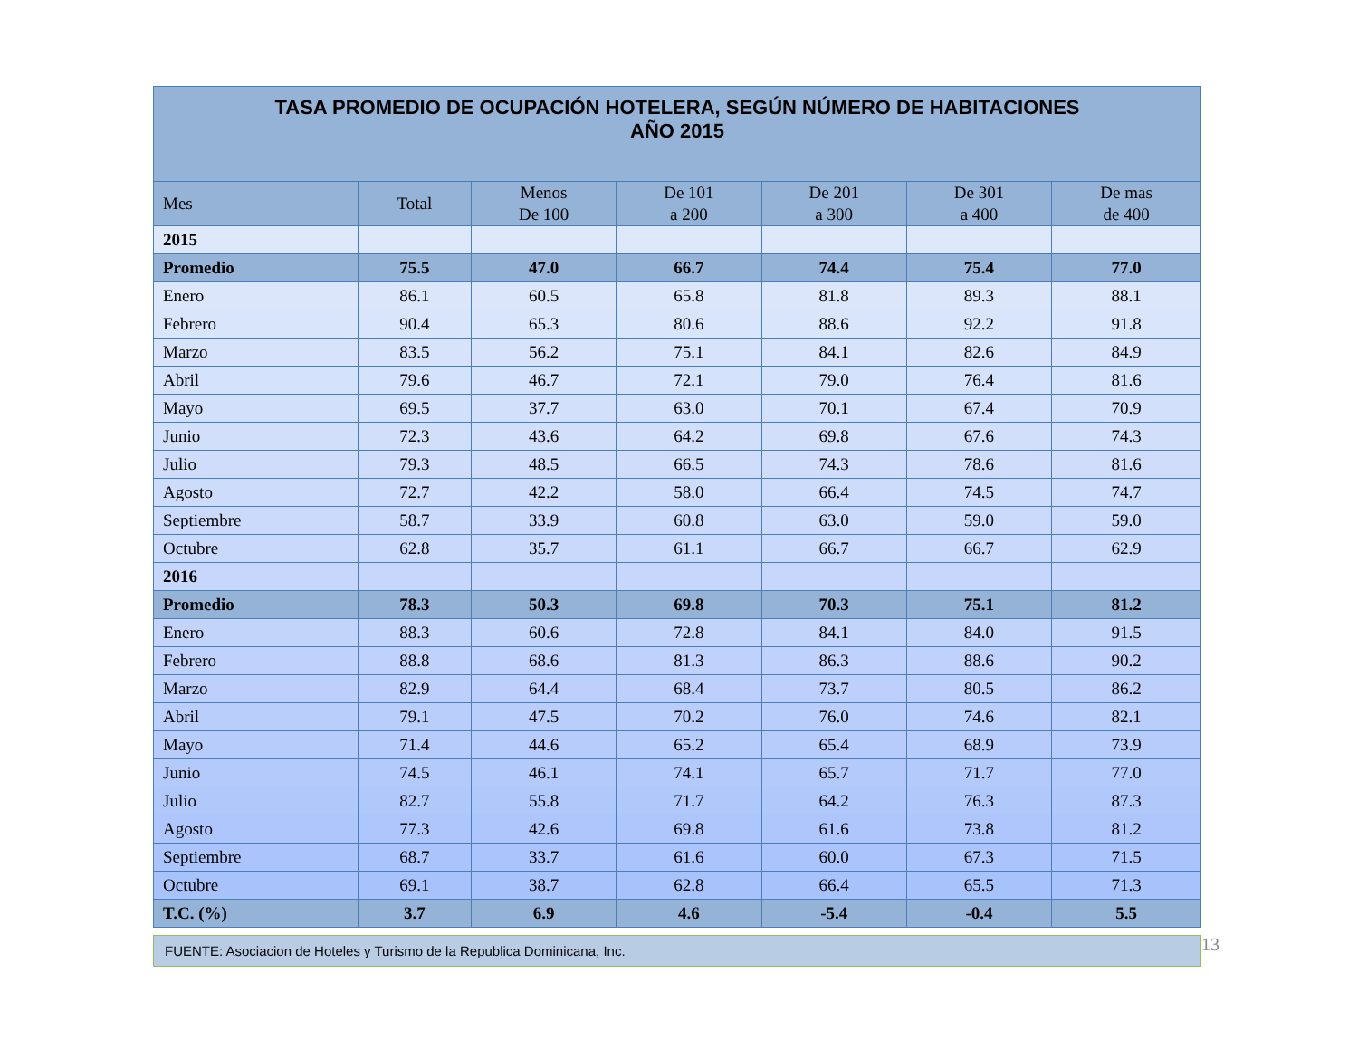| TASA PROMEDIO DE OCUPACIÓN HOTELERA, SEGÚN NÚMERO DE HABITACIONES AÑO 2015 | | | | | | |
| --- | --- | --- | --- | --- | --- | --- |
| Mes | Total | Menos De 100 | De 101 a 200 | De 201 a 300 | De 301 a 400 | De mas de 400 |
| 2015 | | | | | | |
| Promedio | 75.5 | 47.0 | 66.7 | 74.4 | 75.4 | 77.0 |
| Enero | 86.1 | 60.5 | 65.8 | 81.8 | 89.3 | 88.1 |
| Febrero | 90.4 | 65.3 | 80.6 | 88.6 | 92.2 | 91.8 |
| Marzo | 83.5 | 56.2 | 75.1 | 84.1 | 82.6 | 84.9 |
| Abril | 79.6 | 46.7 | 72.1 | 79.0 | 76.4 | 81.6 |
| Mayo | 69.5 | 37.7 | 63.0 | 70.1 | 67.4 | 70.9 |
| Junio | 72.3 | 43.6 | 64.2 | 69.8 | 67.6 | 74.3 |
| Julio | 79.3 | 48.5 | 66.5 | 74.3 | 78.6 | 81.6 |
| Agosto | 72.7 | 42.2 | 58.0 | 66.4 | 74.5 | 74.7 |
| Septiembre | 58.7 | 33.9 | 60.8 | 63.0 | 59.0 | 59.0 |
| Octubre | 62.8 | 35.7 | 61.1 | 66.7 | 66.7 | 62.9 |
| 2016 | | | | | | |
| Promedio | 78.3 | 50.3 | 69.8 | 70.3 | 75.1 | 81.2 |
| Enero | 88.3 | 60.6 | 72.8 | 84.1 | 84.0 | 91.5 |
| Febrero | 88.8 | 68.6 | 81.3 | 86.3 | 88.6 | 90.2 |
| Marzo | 82.9 | 64.4 | 68.4 | 73.7 | 80.5 | 86.2 |
| Abril | 79.1 | 47.5 | 70.2 | 76.0 | 74.6 | 82.1 |
| Mayo | 71.4 | 44.6 | 65.2 | 65.4 | 68.9 | 73.9 |
| Junio | 74.5 | 46.1 | 74.1 | 65.7 | 71.7 | 77.0 |
| Julio | 82.7 | 55.8 | 71.7 | 64.2 | 76.3 | 87.3 |
| Agosto | 77.3 | 42.6 | 69.8 | 61.6 | 73.8 | 81.2 |
| Septiembre | 68.7 | 33.7 | 61.6 | 60.0 | 67.3 | 71.5 |
| Octubre | 69.1 | 38.7 | 62.8 | 66.4 | 65.5 | 71.3 |
| T.C. (%) | 3.7 | 6.9 | 4.6 | -5.4 | -0.4 | 5.5 |
FUENTE: Asociacion de Hoteles y Turismo de la Republica Dominicana, Inc.
13